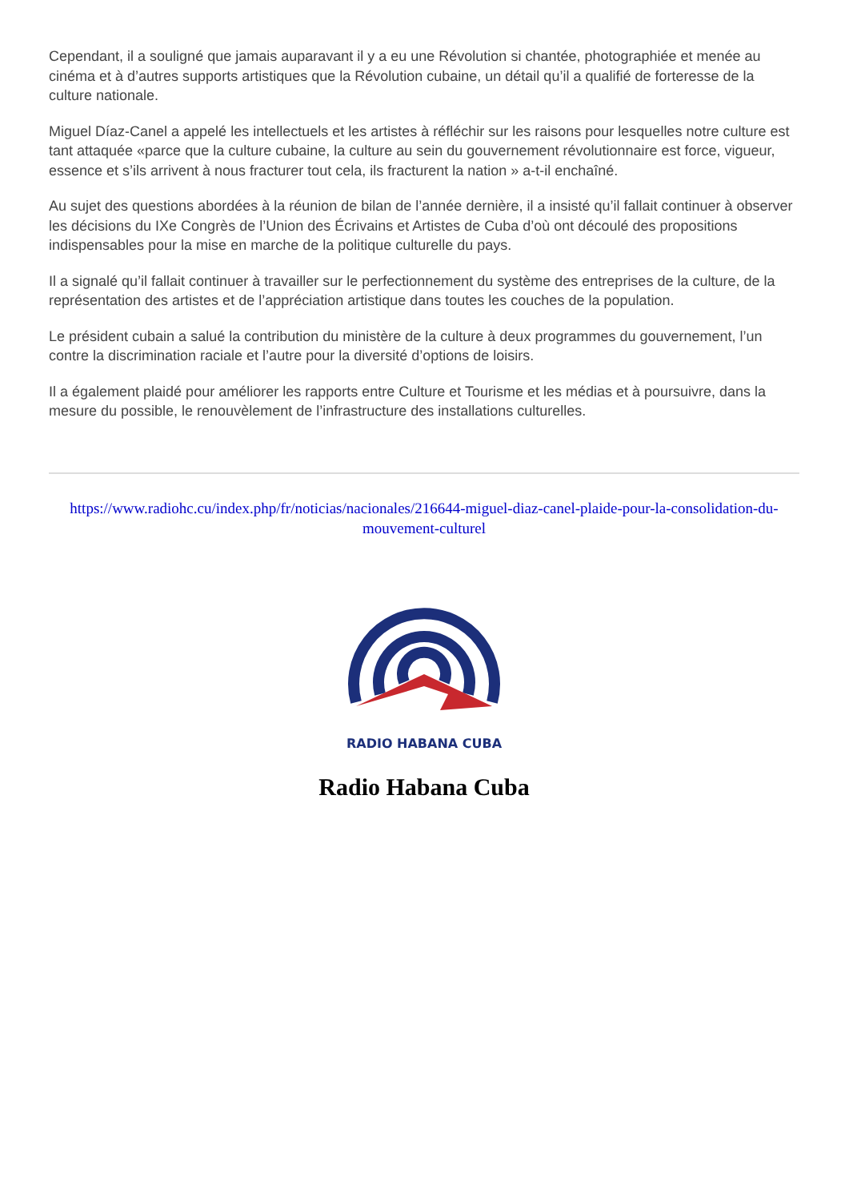Cependant, il a souligné que jamais auparavant il y a eu une Révolution si chantée, photographiée et menée au cinéma et à d’autres supports artistiques que la Révolution cubaine, un détail qu’il a qualifié de forteresse de la culture nationale.
Miguel Díaz-Canel a appelé les intellectuels et les artistes à réfléchir sur les raisons pour lesquelles notre culture est tant attaquée «parce que la culture cubaine, la culture au sein du gouvernement révolutionnaire est force, vigueur, essence et s’ils arrivent à nous fracturer tout cela, ils fracturent la nation » a-t-il enchaîné.
Au sujet des questions abordées à la réunion de bilan de l’année dernière, il a insisté qu’il fallait continuer à observer les décisions du IXe Congrès de l’Union des Écrivains et Artistes de Cuba d’où ont découlé des propositions indispensables pour la mise en marche de la politique culturelle du pays.
Il a signalé qu’il fallait continuer à travailler sur le perfectionnement du système des entreprises de la culture, de la représentation des artistes et de l’appréciation artistique dans toutes les couches de la population.
Le président cubain a salué la contribution du ministère de la culture à deux programmes du gouvernement, l’un contre la discrimination raciale et l’autre pour la diversité d’options de loisirs.
Il a également plaidé pour améliorer les rapports entre Culture et Tourisme et les médias et à poursuivre, dans la mesure du possible, le renouvèlement de l’infrastructure des installations culturelles.
https://www.radiohc.cu/index.php/fr/noticias/nacionales/216644-miguel-diaz-canel-plaide-pour-la-consolidation-du-mouvement-culturel
RADIO HABANA CUBA
Radio Habana Cuba